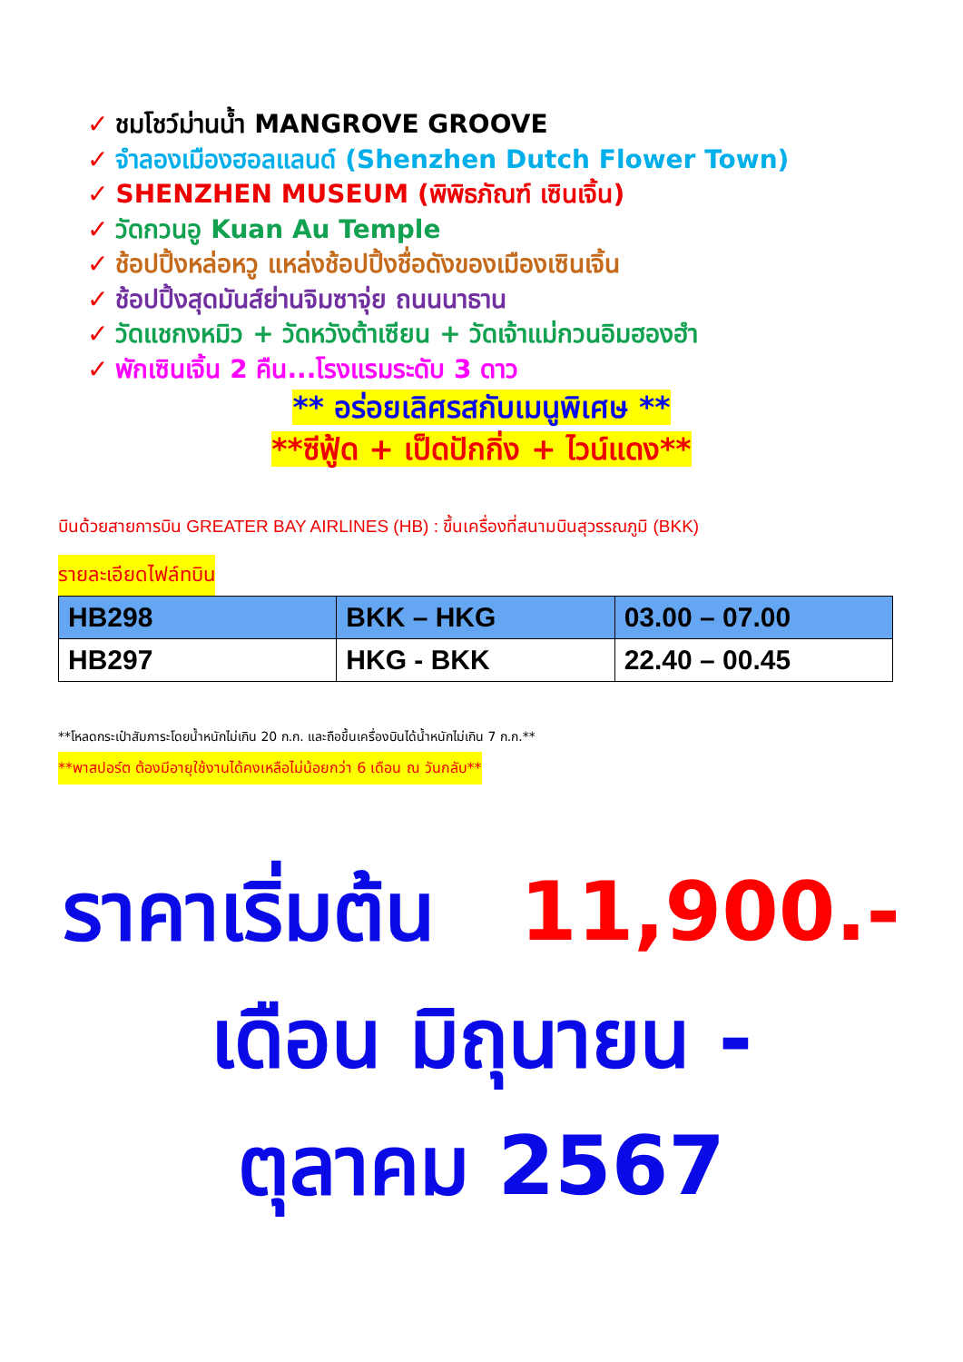✓ ชมโชว์ม่านน้ำ MANGROVE GROOVE
✓ จำลองเมืองฮอลแลนด์ (Shenzhen Dutch Flower Town)
✓ SHENZHEN MUSEUM (พิพิธภัณฑ์ เซินเจิ้น)
✓ วัดกวนอู Kuan Au Temple
✓ ช้อปปิ้งหล่อหวู แหล่งช้อปปิ้งชื่อดังของเมืองเซินเจิ้น
✓ ช้อปปิ้งสุดมันส์ย่านจิมซาจุ่ย ถนนนาธาน
✓ วัดแชกงหมิว + วัดหวังต้าเซียน + วัดเจ้าแม่กวนอิมฮองฮำ
✓ พักเซินเจิ้น 2 คืน...โรงแรมระดับ 3 ดาว
** อร่อยเลิศรสกับเมนูพิเศษ **
**ซีฟู้ด + เป็ดปักกิ่ง + ไวน์แดง**
บินด้วยสายการบิน GREATER BAY AIRLINES (HB) : ขึ้นเครื่องที่สนามบินสุวรรณภูมิ (BKK)
รายละเอียดไฟล์ทบิน
| HB298 | BKK – HKG | 03.00 – 07.00 |
| HB297 | HKG - BKK | 22.40 – 00.45 |
**โหลดกระเป๋าสัมภาระโดยน้ำหนักไม่เกิน 20 ก.ก. และถือขึ้นเครื่องบินได้น้ำหนักไม่เกิน 7 ก.ก.**
**พาสปอร์ต ต้องมีอายุใช้งานได้คงเหลือไม่น้อยกว่า 6 เดือน ณ วันกลับ**
ราคาเริ่มต้น 11,900.-
เดือน มิถุนายน -
ตุลาคม 2567